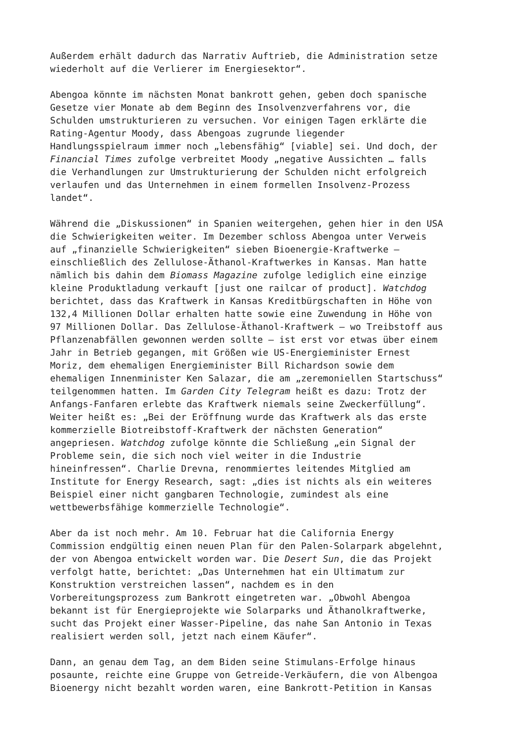Außerdem erhält dadurch das Narrativ Auftrieb, die Administration setze wiederholt auf die Verlierer im Energiesektor“.
Abengoa könnte im nächsten Monat bankrott gehen, geben doch spanische Gesetze vier Monate ab dem Beginn des Insolvenzverfahrens vor, die Schulden umstrukturieren zu versuchen. Vor einigen Tagen erklärte die Rating-Agentur Moody, dass Abengoas zugrunde liegender Handlungsspielraum immer noch „lebensfähig“ [viable] sei. Und doch, der Financial Times zufolge verbreitet Moody „negative Aussichten … falls die Verhandlungen zur Umstrukturierung der Schulden nicht erfolgreich verlaufen und das Unternehmen in einem formellen Insolvenz-Prozess landet“.
Während die „Diskussionen“ in Spanien weitergehen, gehen hier in den USA die Schwierigkeiten weiter. Im Dezember schloss Abengoa unter Verweis auf „finanzielle Schwierigkeiten“ sieben Bioenergie-Kraftwerke – einschließlich des Zellulose-Äthanol-Kraftwerkes in Kansas. Man hatte nämlich bis dahin dem Biomass Magazine zufolge lediglich eine einzige kleine Produktladung verkauft [just one railcar of product]. Watchdog berichtet, dass das Kraftwerk in Kansas Kreditbürgschaften in Höhe von 132,4 Millionen Dollar erhalten hatte sowie eine Zuwendung in Höhe von 97 Millionen Dollar. Das Zellulose-Äthanol-Kraftwerk – wo Treibstoff aus Pflanzenabfällen gewonnen werden sollte – ist erst vor etwas über einem Jahr in Betrieb gegangen, mit Größen wie US-Energieminister Ernest Moriz, dem ehemaligen Energieminister Bill Richardson sowie dem ehemaligen Innenminister Ken Salazar, die am „zeremoniellen Startschuss“ teilgenommen hatten. Im Garden City Telegram heißt es dazu: Trotz der Anfangs-Fanfaren erlebte das Kraftwerk niemals seine Zweckerfüllung“. Weiter heißt es: „Bei der Eröffnung wurde das Kraftwerk als das erste kommerzielle Biotreibstoff-Kraftwerk der nächsten Generation“ angepriesen. Watchdog zufolge könnte die Schließung „ein Signal der Probleme sein, die sich noch viel weiter in die Industrie hineinfressen“. Charlie Drevna, renommiertes leitendes Mitglied am Institute for Energy Research, sagt: „dies ist nichts als ein weiteres Beispiel einer nicht gangbaren Technologie, zumindest als eine wettbewerbsfähige kommerzielle Technologie“.
Aber da ist noch mehr. Am 10. Februar hat die California Energy Commission endgültig einen neuen Plan für den Palen-Solarpark abgelehnt, der von Abengoa entwickelt worden war. Die Desert Sun, die das Projekt verfolgt hatte, berichtet: „Das Unternehmen hat ein Ultimatum zur Konstruktion verstreichen lassen“, nachdem es in den Vorbereitungsprozess zum Bankrott eingetreten war. „Obwohl Abengoa bekannt ist für Energieprojekte wie Solarparks und Äthanolkraftwerke, sucht das Projekt einer Wasser-Pipeline, das nahe San Antonio in Texas realisiert werden soll, jetzt nach einem Käufer“.
Dann, an genau dem Tag, an dem Biden seine Stimulans-Erfolge hinaus posaunte, reichte eine Gruppe von Getreide-Verkäufern, die von Albengoa Bioenergy nicht bezahlt worden waren, eine Bankrott-Petition in Kansas